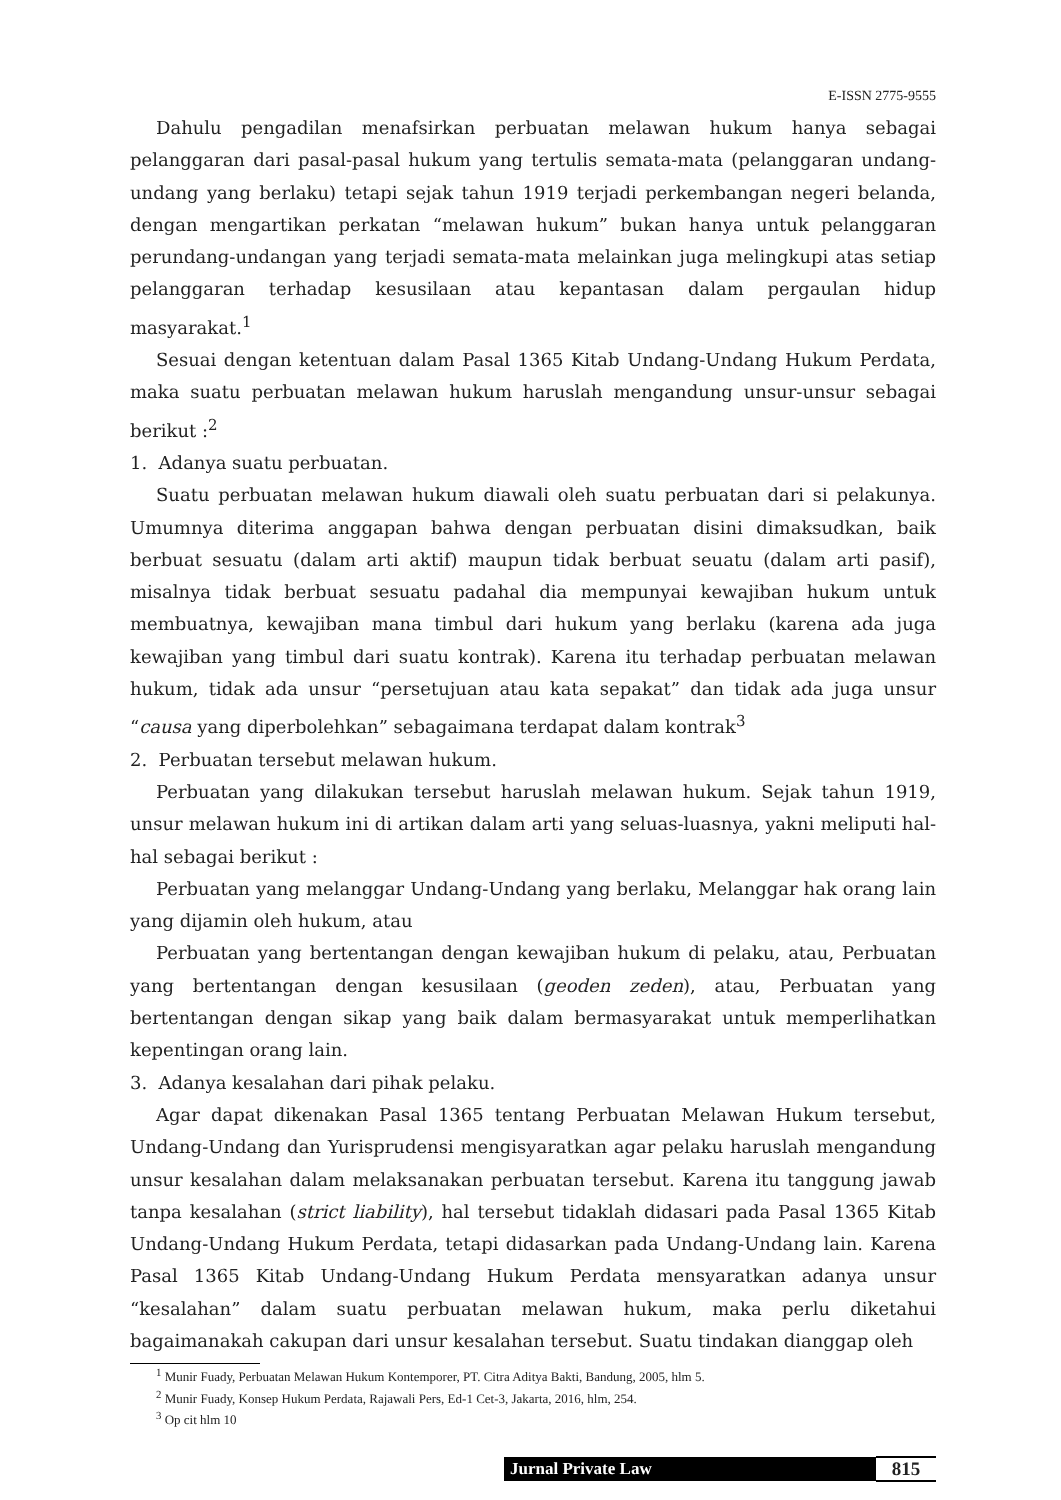E-ISSN 2775-9555
Dahulu pengadilan menafsirkan perbuatan melawan hukum hanya sebagai pelanggaran dari pasal-pasal hukum yang tertulis semata-mata (pelanggaran undang-undang yang berlaku) tetapi sejak tahun 1919 terjadi perkembangan negeri belanda, dengan mengartikan perkatan “melawan hukum” bukan hanya untuk pelanggaran perundang-undangan yang terjadi semata-mata melainkan juga melingkupi atas setiap pelanggaran terhadap kesusilaan atau kepantasan dalam pergaulan hidup masyarakat.<sup>1</sup>
Sesuai dengan ketentuan dalam Pasal 1365 Kitab Undang-Undang Hukum Perdata, maka suatu perbuatan melawan hukum haruslah mengandung unsur-unsur sebagai berikut :<sup>2</sup>
1. Adanya suatu perbuatan.
Suatu perbuatan melawan hukum diawali oleh suatu perbuatan dari si pelakunya. Umumnya diterima anggapan bahwa dengan perbuatan disini dimaksudkan, baik berbuat sesuatu (dalam arti aktif) maupun tidak berbuat seuatu (dalam arti pasif), misalnya tidak berbuat sesuatu padahal dia mempunyai kewajiban hukum untuk membuatnya, kewajiban mana timbul dari hukum yang berlaku (karena ada juga kewajiban yang timbul dari suatu kontrak). Karena itu terhadap perbuatan melawan hukum, tidak ada unsur “persetujuan atau kata sepakat” dan tidak ada juga unsur “causa yang diperbolehkan” sebagaimana terdapat dalam kontrak<sup>3</sup>
2. Perbuatan tersebut melawan hukum.
Perbuatan yang dilakukan tersebut haruslah melawan hukum. Sejak tahun 1919, unsur melawan hukum ini di artikan dalam arti yang seluas-luasnya, yakni meliputi hal-hal sebagai berikut :
Perbuatan yang melanggar Undang-Undang yang berlaku, Melanggar hak orang lain yang dijamin oleh hukum, atau
Perbuatan yang bertentangan dengan kewajiban hukum di pelaku, atau, Perbuatan yang bertentangan dengan kesusilaan (geoden zeden), atau, Perbuatan yang bertentangan dengan sikap yang baik dalam bermasyarakat untuk memperlihatkan kepentingan orang lain.
3. Adanya kesalahan dari pihak pelaku.
Agar dapat dikenakan Pasal 1365 tentang Perbuatan Melawan Hukum tersebut, Undang-Undang dan Yurisprudensi mengisyaratkan agar pelaku haruslah mengandung unsur kesalahan dalam melaksanakan perbuatan tersebut. Karena itu tanggung jawab tanpa kesalahan (strict liability), hal tersebut tidaklah didasari pada Pasal 1365 Kitab Undang-Undang Hukum Perdata, tetapi didasarkan pada Undang-Undang lain. Karena Pasal 1365 Kitab Undang-Undang Hukum Perdata mensyaratkan adanya unsur “kesalahan” dalam suatu perbuatan melawan hukum, maka perlu diketahui bagaimanakah cakupan dari unsur kesalahan tersebut. Suatu tindakan dianggap oleh
<sup>1</sup> Munir Fuady, Perbuatan Melawan Hukum Kontemporer, PT. Citra Aditya Bakti, Bandung, 2005, hlm 5.
<sup>2</sup> Munir Fuady, Konsep Hukum Perdata, Rajawali Pers, Ed-1 Cet-3, Jakarta, 2016, hlm, 254.
<sup>3</sup> Op cit hlm 10
Jurnal Private Law 815